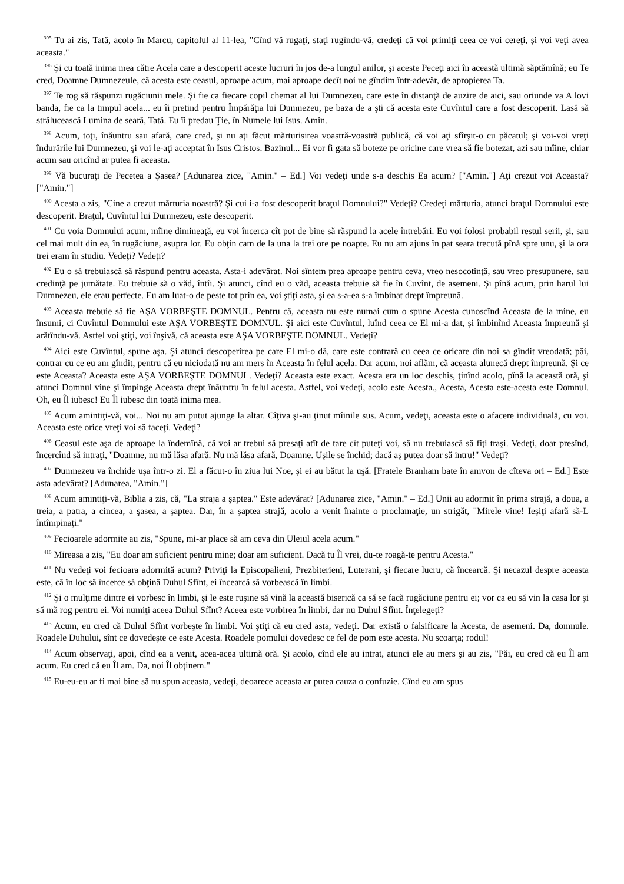<sup>395</sup> Tu ai zis, Tată, acolo în Marcu, capitolul al 11-lea, "Cînd vă rugaţi, staţi rugîndu-vă, credeţi că voi primiţi ceea ce voi cereţi, şi voi veţi avea aceasta."
<sup>396</sup> Şi cu toată inima mea către Acela care a descoperit aceste lucruri în jos de-a lungul anilor, şi aceste Peceţi aici în această ultimă săptămînă; eu Te cred, Doamne Dumnezeule, că acesta este ceasul, aproape acum, mai aproape decît noi ne gîndim într-adevăr, de apropierea Ta.
<sup>397</sup> Te rog să răspunzi rugăciunii mele. Şi fie ca fiecare copil chemat al lui Dumnezeu, care este în distanţă de auzire de aici, sau oriunde va A lovi banda, fie ca la timpul acela... eu îi pretind pentru Împărăţia lui Dumnezeu, pe baza de a şti că acesta este Cuvîntul care a fost descoperit. Lasă să strălucească Lumina de seară, Tată. Eu îi predau Ţie, în Numele lui Isus. Amin.
<sup>398</sup> Acum, toţi, înăuntru sau afară, care cred, şi nu aţi făcut mărturisirea voastră-voastră publică, că voi aţi sfîrşit-o cu păcatul; şi voi-voi vreţi îndurările lui Dumnezeu, şi voi le-aţi acceptat în Isus Cristos. Bazinul... Ei vor fi gata să boteze pe oricine care vrea să fie botezat, azi sau mîine, chiar acum sau oricînd ar putea fi aceasta.
<sup>399</sup> Vă bucuraţi de Pecetea a Şasea? [Adunarea zice, "Amin." – Ed.] Voi vedeţi unde s-a deschis Ea acum? ["Amin."] Aţi crezut voi Aceasta? ["Amin."]
<sup>400</sup> Acesta a zis, "Cine a crezut mărturia noastră? Şi cui i-a fost descoperit braţul Domnului?" Vedeţi? Credeţi mărturia, atunci braţul Domnului este descoperit. Braţul, Cuvîntul lui Dumnezeu, este descoperit.
<sup>401</sup> Cu voia Domnului acum, mîine dimineaţă, eu voi încerca cît pot de bine să răspund la acele întrebări. Eu voi folosi probabil restul serii, şi, sau cel mai mult din ea, în rugăciune, asupra lor. Eu obţin cam de la una la trei ore pe noapte. Eu nu am ajuns în pat seara trecută pînă spre unu, şi la ora trei eram în studiu. Vedeţi? Vedeţi?
<sup>402</sup> Eu o să trebuiască să răspund pentru aceasta. Asta-i adevărat. Noi sîntem prea aproape pentru ceva, vreo nesocotinţă, sau vreo presupunere, sau credinţă pe jumătate. Eu trebuie să o văd, întîi. Şi atunci, cînd eu o văd, aceasta trebuie să fie în Cuvînt, de asemeni. Şi pînă acum, prin harul lui Dumnezeu, ele erau perfecte. Eu am luat-o de peste tot prin ea, voi ştiţi asta, şi ea s-a-ea s-a îmbinat drept împreună.
<sup>403</sup> Aceasta trebuie să fie AŞA VORBEŞTE DOMNUL. Pentru că, aceasta nu este numai cum o spune Acesta cunoscînd Aceasta de la mine, eu însumi, ci Cuvîntul Domnului este AŞA VORBEŞTE DOMNUL. Şi aici este Cuvîntul, luînd ceea ce El mi-a dat, şi îmbinînd Aceasta împreună şi arătîndu-vă. Astfel voi ştiţi, voi înşivă, că aceasta este AŞA VORBEŞTE DOMNUL. Vedeţi?
<sup>404</sup> Aici este Cuvîntul, spune aşa. Şi atunci descoperirea pe care El mi-o dă, care este contrară cu ceea ce oricare din noi sa gîndit vreodată; păi, contrar cu ce eu am gîndit, pentru că eu niciodată nu am mers în Aceasta în felul acela. Dar acum, noi aflăm, că aceasta alunecă drept împreună. Şi ce este Aceasta? Aceasta este AŞA VORBEŞTE DOMNUL. Vedeţi? Aceasta este exact. Acesta era un loc deschis, ţinînd acolo, pînă la această oră, şi atunci Domnul vine şi împinge Aceasta drept înăuntru în felul acesta. Astfel, voi vedeţi, acolo este Acesta., Acesta, Acesta este-acesta este Domnul. Oh, eu Îl iubesc! Eu Îl iubesc din toată inima mea.
<sup>405</sup> Acum amintiţi-vă, voi... Noi nu am putut ajunge la altar. Cîţiva şi-au ţinut mîinile sus. Acum, vedeţi, aceasta este o afacere individuală, cu voi. Aceasta este orice vreţi voi să faceţi. Vedeţi?
<sup>406</sup> Ceasul este aşa de aproape la îndemînă, că voi ar trebui să presaţi atît de tare cît puteţi voi, să nu trebuiască să fiţi traşi. Vedeţi, doar presînd, încercînd să intraţi, "Doamne, nu mă lăsa afară. Nu mă lăsa afară, Doamne. Uşile se închid; dacă aş putea doar să intru!" Vedeţi?
<sup>407</sup> Dumnezeu va închide uşa într-o zi. El a făcut-o în ziua lui Noe, şi ei au bătut la uşă. [Fratele Branham bate în amvon de cîteva ori – Ed.] Este asta adevărat? [Adunarea, "Amin."]
<sup>408</sup> Acum amintiţi-vă, Biblia a zis, că, "La straja a şaptea." Este adevărat? [Adunarea zice, "Amin." – Ed.] Unii au adormit în prima strajă, a doua, a treia, a patra, a cincea, a şasea, a şaptea. Dar, în a şaptea strajă, acolo a venit înainte o proclamaţie, un strigăt, "Mirele vine! Ieşiţi afară să-L întîmpinaţi."
<sup>409</sup> Fecioarele adormite au zis, "Spune, mi-ar place să am ceva din Uleiul acela acum."
<sup>410</sup> Mireasa a zis, "Eu doar am suficient pentru mine; doar am suficient. Dacă tu Îl vrei, du-te roagă-te pentru Acesta."
<sup>411</sup> Nu vedeţi voi fecioara adormită acum? Priviţi la Episcopalieni, Prezbiterieni, Luterani, şi fiecare lucru, că încearcă. Şi necazul despre aceasta este, că în loc să încerce să obţină Duhul Sfînt, ei încearcă să vorbească în limbi.
<sup>412</sup> Şi o mulţime dintre ei vorbesc în limbi, şi le este ruşine să vină la această biserică ca să se facă rugăciune pentru ei; vor ca eu să vin la casa lor şi să mă rog pentru ei. Voi numiţi aceea Duhul Sfînt? Aceea este vorbirea în limbi, dar nu Duhul Sfînt. Înţelegeţi?
<sup>413</sup> Acum, eu cred că Duhul Sfînt vorbeşte în limbi. Voi ştiţi că eu cred asta, vedeţi. Dar există o falsificare la Acesta, de asemeni. Da, domnule. Roadele Duhului, sînt ce dovedeşte ce este Acesta. Roadele pomului dovedesc ce fel de pom este acesta. Nu scoarţa; rodul!
<sup>414</sup> Acum observaţi, apoi, cînd ea a venit, acea-acea ultimă oră. Şi acolo, cînd ele au intrat, atunci ele au mers şi au zis, "Păi, eu cred că eu Îl am acum. Eu cred că eu Îl am. Da, noi Îl obţinem."
<sup>415</sup> Eu-eu-eu ar fi mai bine să nu spun aceasta, vedeţi, deoarece aceasta ar putea cauza o confuzie. Cînd eu am spus